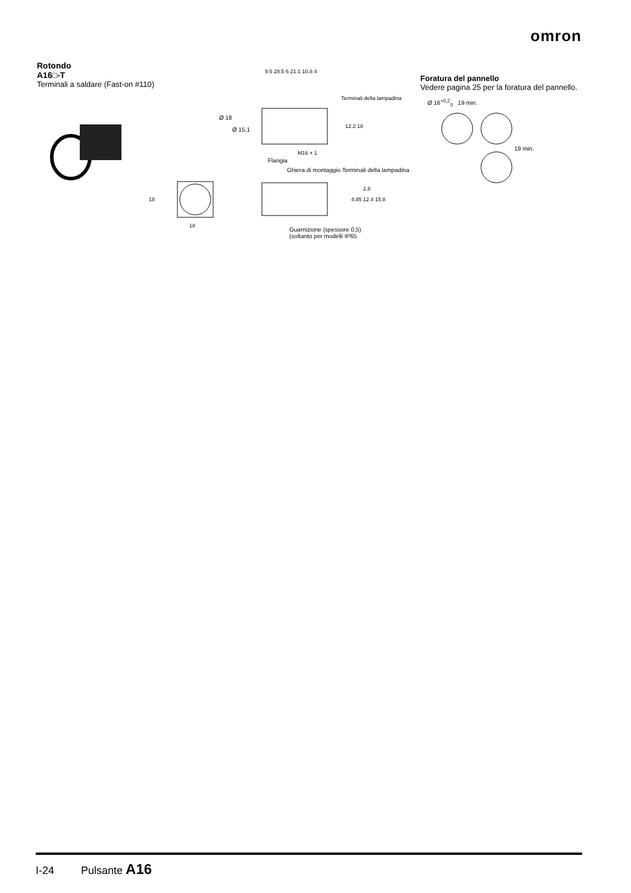omron
Rotondo
A16□-T
Terminali a saldare (Fast-on #110)
9.5 28.5 6 21.1 10.8 4
Terminali della lampadina
Ø 18
Ø 15,1 12.2 18
M16 × 1
Flangia
Ghiera di montaggio Terminali della lampadina
2.8
4.85 12.4 15.8
18
18
Guarnizione (spessore 0,5)
(soltanto per modelli IP65
Foratura del pannello
Vedere pagina 25 per la foratura del pannello.
Ø 16<sup>+0,2</sup><sub>0</sub> 19 min.
19 min.
I-24 Pulsante A16